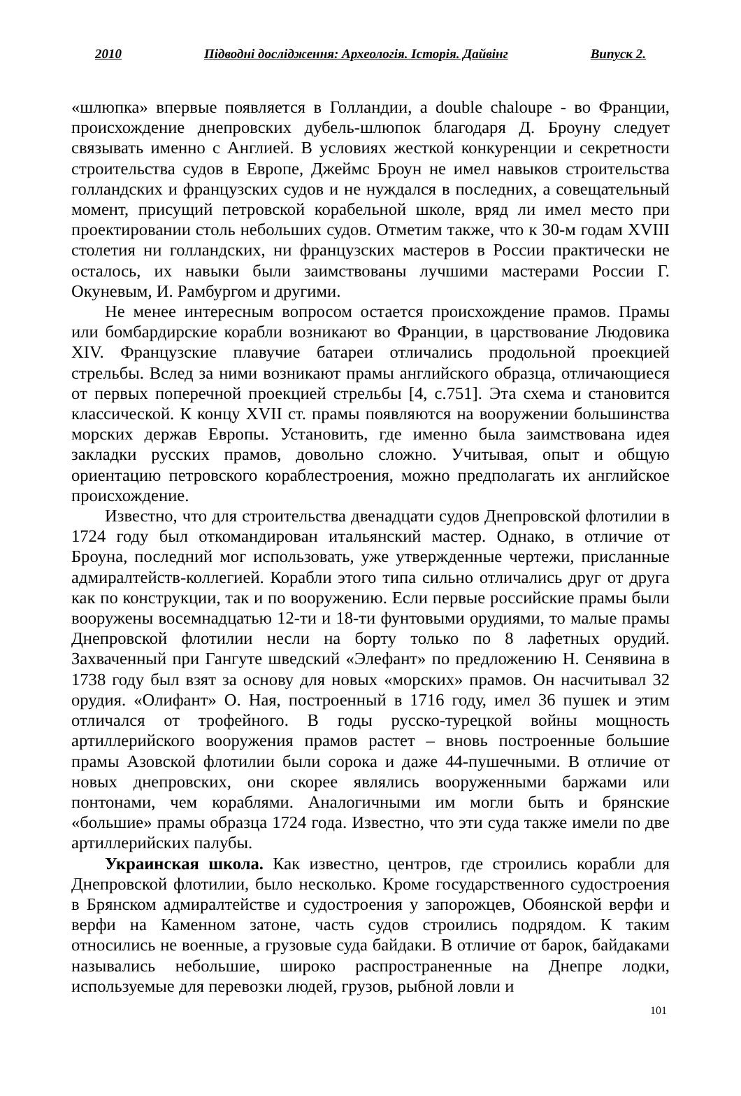2010 Підводні дослідження: Археологія. Історія. Дайвінг Випуск 2.
«шлюпка» впервые появляется в Голландии, а double chaloupe - во Франции, происхождение днепровских дубель-шлюпок благодаря Д. Броуну следует связывать именно с Англией. В условиях жесткой конкуренции и секретности строительства судов в Европе, Джеймс Броун не имел навыков строительства голландских и французских судов и не нуждался в последних, а совещательный момент, присущий петровской корабельной школе, вряд ли имел место при проектировании столь небольших судов. Отметим также, что к 30-м годам XVIII столетия ни голландских, ни французских мастеров в России практически не осталось, их навыки были заимствованы лучшими мастерами России Г. Окуневым, И. Рамбургом и другими.
Не менее интересным вопросом остается происхождение прамов. Прамы или бомбардирские корабли возникают во Франции, в царствование Людовика XIV. Французские плавучие батареи отличались продольной проекцией стрельбы. Вслед за ними возникают прамы английского образца, отличающиеся от первых поперечной проекцией стрельбы [4, с.751]. Эта схема и становится классической. К концу XVII ст. прамы появляются на вооружении большинства морских держав Европы. Установить, где именно была заимствована идея закладки русских прамов, довольно сложно. Учитывая, опыт и общую ориентацию петровского кораблестроения, можно предполагать их английское происхождение.
Известно, что для строительства двенадцати судов Днепровской флотилии в 1724 году был откомандирован итальянский мастер. Однако, в отличие от Броуна, последний мог использовать, уже утвержденные чертежи, присланные адмиралтейств-коллегией. Корабли этого типа сильно отличались друг от друга как по конструкции, так и по вооружению. Если первые российские прамы были вооружены восемнадцатью 12-ти и 18-ти фунтовыми орудиями, то малые прамы Днепровской флотилии несли на борту только по 8 лафетных орудий. Захваченный при Гангуте шведский «Элефант» по предложению Н. Сенявина в 1738 году был взят за основу для новых «морских» прамов. Он насчитывал 32 орудия. «Олифант» О. Ная, построенный в 1716 году, имел 36 пушек и этим отличался от трофейного. В годы русско-турецкой войны мощность артиллерийского вооружения прамов растет – вновь построенные большие прамы Азовской флотилии были сорока и даже 44-пушечными. В отличие от новых днепровских, они скорее являлись вооруженными баржами или понтонами, чем кораблями. Аналогичными им могли быть и брянские «большие» прамы образца 1724 года. Известно, что эти суда также имели по две артиллерийских палубы.
Украинская школа. Как известно, центров, где строились корабли для Днепровской флотилии, было несколько. Кроме государственного судостроения в Брянском адмиралтействе и судостроения у запорожцев, Обоянской верфи и верфи на Каменном затоне, часть судов строились подрядом. К таким относились не военные, а грузовые суда байдаки. В отличие от барок, байдаками назывались небольшие, широко распространенные на Днепре лодки, используемые для перевозки людей, грузов, рыбной ловли и
101